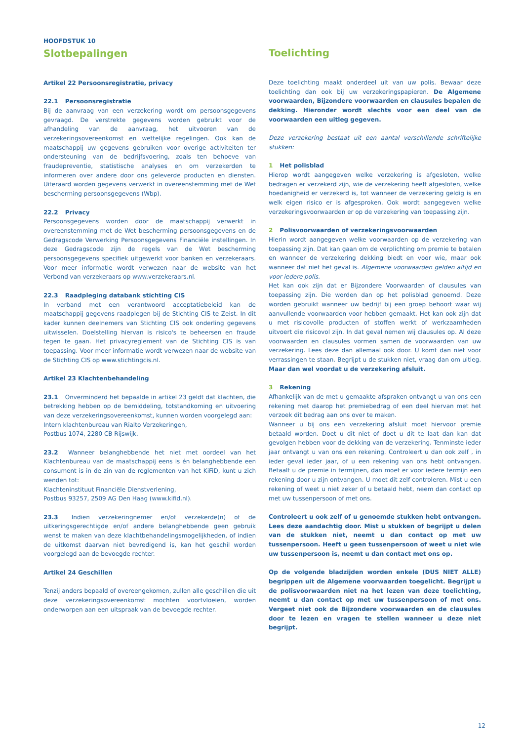HOOFDSTUK 10
Slotbepalingen
Artikel 22 Persoonsregistratie, privacy
22.1 Persoonsregistratie
Bij de aanvraag van een verzekering wordt om persoonsgegevens gevraagd. De verstrekte gegevens worden gebruikt voor de afhandeling van de aanvraag, het uitvoeren van de verzekeringsovereenkomst en wettelijke regelingen. Ook kan de maatschappij uw gegevens gebruiken voor overige activiteiten ter ondersteuning van de bedrijfsvoering, zoals ten behoeve van fraudepreventie, statistische analyses en om verzekerden te informeren over andere door ons geleverde producten en diensten. Uiteraard worden gegevens verwerkt in overeenstemming met de Wet bescherming persoonsgegevens (Wbp).
22.2 Privacy
Persoonsgegevens worden door de maatschappij verwerkt in overeenstemming met de Wet bescherming persoonsgegevens en de Gedragscode Verwerking Persoonsgegevens Financiële instellingen. In deze Gedragscode zijn de regels van de Wet bescherming persoonsgegevens specifiek uitgewerkt voor banken en verzekeraars. Voor meer informatie wordt verwezen naar de website van het Verbond van verzekeraars op www.verzekeraars.nl.
22.3 Raadpleging databank stichting CIS
In verband met een verantwoord acceptatiebeleid kan de maatschappij gegevens raadplegen bij de Stichting CIS te Zeist. In dit kader kunnen deelnemers van Stichting CIS ook onderling gegevens uitwisselen. Doelstelling hiervan is risico's te beheersen en fraude tegen te gaan. Het privacyreglement van de Stichting CIS is van toepassing. Voor meer informatie wordt verwezen naar de website van de Stichting CIS op www.stichtingcis.nl.
Artikel 23 Klachtenbehandeling
23.1 Onverminderd het bepaalde in artikel 23 geldt dat klachten, die betrekking hebben op de bemiddeling, totstandkoming en uitvoering van deze verzekeringsovereenkomst, kunnen worden voorgelegd aan:
Intern klachtenbureau van Rialto Verzekeringen,
Postbus 1074, 2280 CB Rijswijk.
23.2 Wanneer belanghebbende het niet met oordeel van het Klachtenbureau van de maatschappij eens is én belanghebbende een consument is in de zin van de reglementen van het KiFiD, kunt u zich wenden tot:
Klachteninstituut Financiële Dienstverlening,
Postbus 93257, 2509 AG Den Haag (www.kifid.nl).
23.3 Indien verzekeringnemer en/of verzekerde(n) of de uitkeringsgerechtigde en/of andere belanghebbende geen gebruik wenst te maken van deze klachtbehandelingsmogelijkheden, of indien de uitkomst daarvan niet bevredigend is, kan het geschil worden voorgelegd aan de bevoegde rechter.
Artikel 24 Geschillen
Tenzij anders bepaald of overeengekomen, zullen alle geschillen die uit deze verzekeringsovereenkomst mochten voortvloeien, worden onderworpen aan een uitspraak van de bevoegde rechter.
Toelichting
Deze toelichting maakt onderdeel uit van uw polis. Bewaar deze toelichting dan ook bij uw verzekeringspapieren. De Algemene voorwaarden, Bijzondere voorwaarden en clausules bepalen de dekking. Hieronder wordt slechts voor een deel van de voorwaarden een uitleg gegeven.
Deze verzekering bestaat uit een aantal verschillende schriftelijke stukken:
1 Het polisblad
Hierop wordt aangegeven welke verzekering is afgesloten, welke bedragen er verzekerd zijn, wie de verzekering heeft afgesloten, welke hoedanigheid er verzekerd is, tot wanneer de verzekering geldig is en welk eigen risico er is afgesproken. Ook wordt aangegeven welke verzekeringsvoorwaarden er op de verzekering van toepassing zijn.
2 Polisvoorwaarden of verzekeringsvoorwaarden
Hierin wordt aangegeven welke voorwaarden op de verzekering van toepassing zijn. Dat kan gaan om de verplichting om premie te betalen en wanneer de verzekering dekking biedt en voor wie, maar ook wanneer dat niet het geval is. Algemene voorwaarden gelden altijd en voor iedere polis.
Het kan ook zijn dat er Bijzondere Voorwaarden of clausules van toepassing zijn. Die worden dan op het polisblad genoemd. Deze worden gebruikt wanneer uw bedrijf bij een groep behoort waar wij aanvullende voorwaarden voor hebben gemaakt. Het kan ook zijn dat u met risicovolle producten of stoffen werkt of werkzaamheden uitvoert die risicovol zijn. In dat geval nemen wij clausules op. Al deze voorwaarden en clausules vormen samen de voorwaarden van uw verzekering. Lees deze dan allemaal ook door. U komt dan niet voor verrassingen te staan. Begrijpt u de stukken niet, vraag dan om uitleg. Maar dan wel voordat u de verzekering afsluit.
3 Rekening
Afhankelijk van de met u gemaakte afspraken ontvangt u van ons een rekening met daarop het premiebedrag of een deel hiervan met het verzoek dit bedrag aan ons over te maken.
Wanneer u bij ons een verzekering afsluit moet hiervoor premie betaald worden. Doet u dit niet of doet u dit te laat dan kan dat gevolgen hebben voor de dekking van de verzekering. Tenminste ieder jaar ontvangt u van ons een rekening. Controleert u dan ook zelf , in ieder geval ieder jaar, of u een rekening van ons hebt ontvangen. Betaalt u de premie in termijnen, dan moet er voor iedere termijn een rekening door u zijn ontvangen. U moet dit zelf controleren. Mist u een rekening of weet u niet zeker of u betaald hebt, neem dan contact op met uw tussenpersoon of met ons.
Controleert u ook zelf of u genoemde stukken hebt ontvangen. Lees deze aandachtig door. Mist u stukken of begrijpt u delen van de stukken niet, neemt u dan contact op met uw tussenpersoon. Heeft u geen tussenpersoon of weet u niet wie uw tussenpersoon is, neemt u dan contact met ons op.
Op de volgende bladzijden worden enkele (DUS NIET ALLE) begrippen uit de Algemene voorwaarden toegelicht. Begrijpt u de polisvoorwaarden niet na het lezen van deze toelichting, neemt u dan contact op met uw tussenpersoon of met ons. Vergeet niet ook de Bijzondere voorwaarden en de clausules door te lezen en vragen te stellen wanneer u deze niet begrijpt.
12